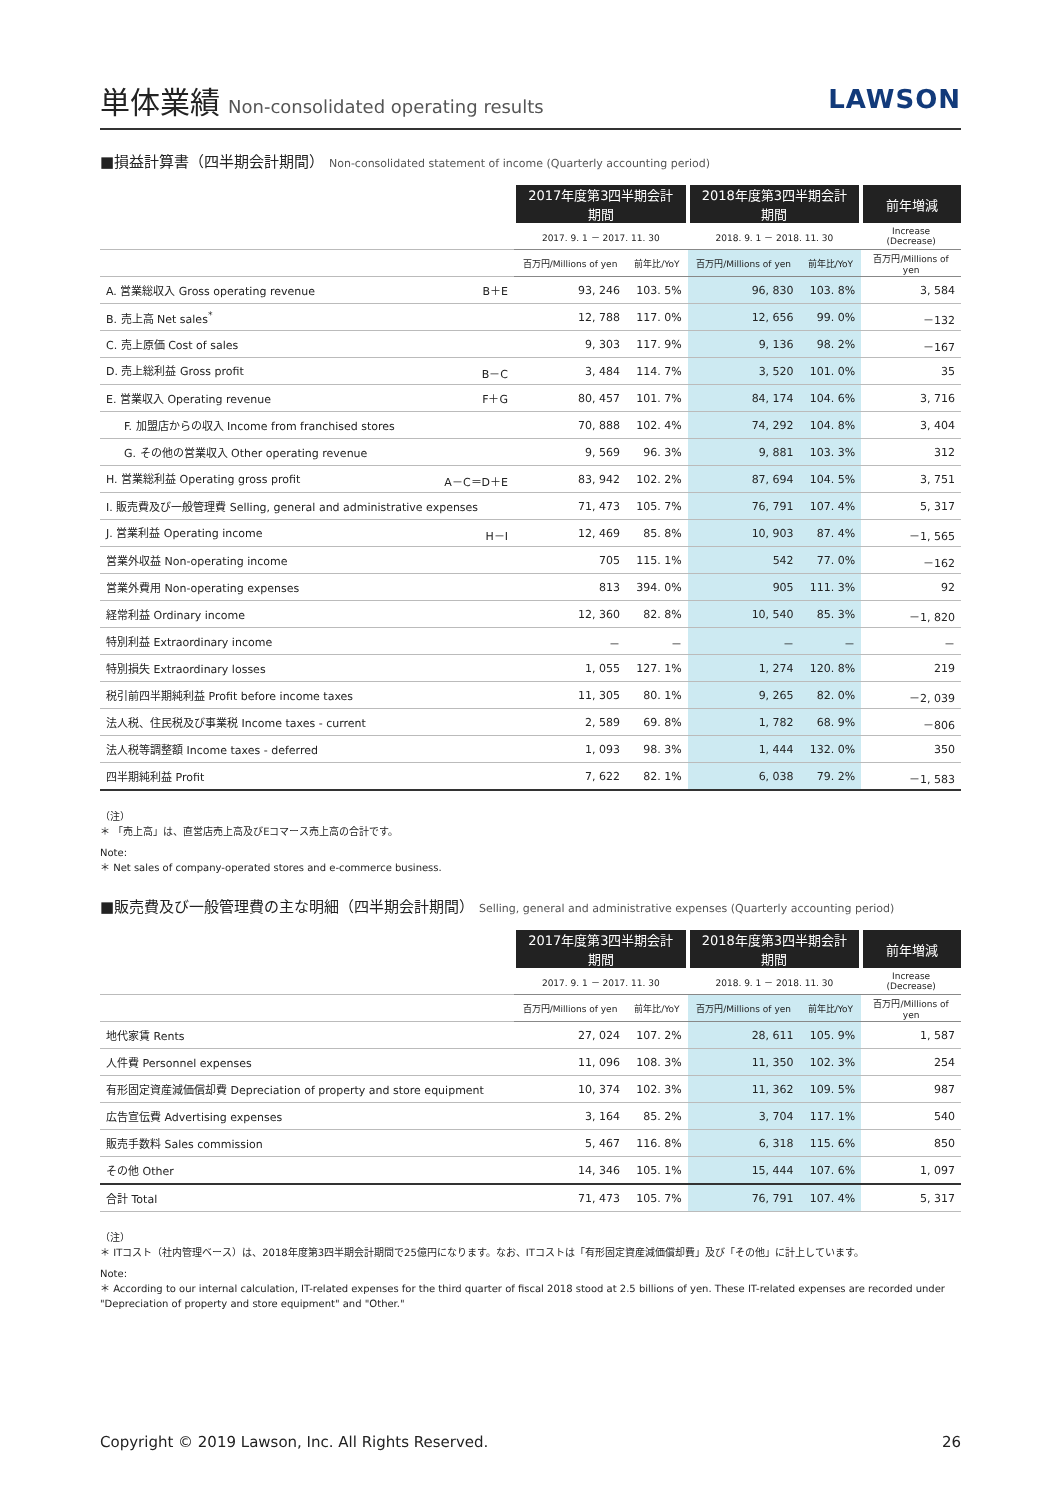単体業績 Non-consolidated operating results
LAWSON
■損益計算書（四半期会計期間） Non-consolidated statement of income (Quarterly accounting period)
| | 2017年度第3四半期会計期間 | | 2018年度第3四半期会計期間 | | 前年増減 |
| --- | --- | --- | --- | --- | --- |
| | 2017. 9. 1 － 2017. 11. 30 | | 2018. 9. 1 － 2018. 11. 30 | | Increase (Decrease) |
| | 百万円/Millions of yen | 前年比/YoY | 百万円/Millions of yen | 前年比/YoY | 百万円/Millions of yen |
| A. 営業総収入 Gross operating revenue B＋E | 93, 246 | 103. 5% | 96, 830 | 103. 8% | 3, 584 |
| B. 売上高 Net sales<sup>*</sup> | 12, 788 | 117. 0% | 12, 656 | 99. 0% | －132 |
| C. 売上原価 Cost of sales | 9, 303 | 117. 9% | 9, 136 | 98. 2% | －167 |
| D. 売上総利益 Gross profit B－C | 3, 484 | 114. 7% | 3, 520 | 101. 0% | 35 |
| E. 営業収入 Operating revenue F＋G | 80, 457 | 101. 7% | 84, 174 | 104. 6% | 3, 716 |
| F. 加盟店からの収入 Income from franchised stores | 70, 888 | 102. 4% | 74, 292 | 104. 8% | 3, 404 |
| G. その他の営業収入 Other operating revenue | 9, 569 | 96. 3% | 9, 881 | 103. 3% | 312 |
| H. 営業総利益 Operating gross profit A－C＝D＋E | 83, 942 | 102. 2% | 87, 694 | 104. 5% | 3, 751 |
| I. 販売費及び一般管理費 Selling, general and administrative expenses | 71, 473 | 105. 7% | 76, 791 | 107. 4% | 5, 317 |
| J. 営業利益 Operating income H－I | 12, 469 | 85. 8% | 10, 903 | 87. 4% | －1, 565 |
| 営業外収益 Non-operating income | 705 | 115. 1% | 542 | 77. 0% | －162 |
| 営業外費用 Non-operating expenses | 813 | 394. 0% | 905 | 111. 3% | 92 |
| 経常利益 Ordinary income | 12, 360 | 82. 8% | 10, 540 | 85. 3% | －1, 820 |
| 特別利益 Extraordinary income | － | － | － | － | － |
| 特別損失 Extraordinary losses | 1, 055 | 127. 1% | 1, 274 | 120. 8% | 219 |
| 税引前四半期純利益 Profit before income taxes | 11, 305 | 80. 1% | 9, 265 | 82. 0% | －2, 039 |
| 法人税、住民税及び事業税 Income taxes - current | 2, 589 | 69. 8% | 1, 782 | 68. 9% | －806 |
| 法人税等調整額 Income taxes - deferred | 1, 093 | 98. 3% | 1, 444 | 132. 0% | 350 |
| 四半期純利益 Profit | 7, 622 | 82. 1% | 6, 038 | 79. 2% | －1, 583 |
（注）
＊ 「売上高」は、直営店売上高及びEコマース売上高の合計です。
Note:
＊ Net sales of company-operated stores and e-commerce business.
■販売費及び一般管理費の主な明細（四半期会計期間） Selling, general and administrative expenses (Quarterly accounting period)
| | 2017年度第3四半期会計期間 | | 2018年度第3四半期会計期間 | | 前年増減 |
| --- | --- | --- | --- | --- | --- |
| | 2017. 9. 1 － 2017. 11. 30 | | 2018. 9. 1 － 2018. 11. 30 | | Increase (Decrease) |
| | 百万円/Millions of yen | 前年比/YoY | 百万円/Millions of yen | 前年比/YoY | 百万円/Millions of yen |
| 地代家賃 Rents | 27, 024 | 107. 2% | 28, 611 | 105. 9% | 1, 587 |
| 人件費 Personnel expenses | 11, 096 | 108. 3% | 11, 350 | 102. 3% | 254 |
| 有形固定資産減価償却費 Depreciation of property and store equipment | 10, 374 | 102. 3% | 11, 362 | 109. 5% | 987 |
| 広告宣伝費 Advertising expenses | 3, 164 | 85. 2% | 3, 704 | 117. 1% | 540 |
| 販売手数料 Sales commission | 5, 467 | 116. 8% | 6, 318 | 115. 6% | 850 |
| その他 Other | 14, 346 | 105. 1% | 15, 444 | 107. 6% | 1, 097 |
| 合計 Total | 71, 473 | 105. 7% | 76, 791 | 107. 4% | 5, 317 |
（注）
＊ ITコスト（社内管理ベース）は、2018年度第3四半期会計期間で25億円になります。なお、ITコストは「有形固定資産減価償却費」及び「その他」に計上しています。
Note:
＊ According to our internal calculation, IT-related expenses for the third quarter of fiscal 2018 stood at 2.5 billions of yen. These IT-related expenses are recorded under "Depreciation of property and store equipment" and "Other."
Copyright © 2019 Lawson, Inc. All Rights Reserved. 26